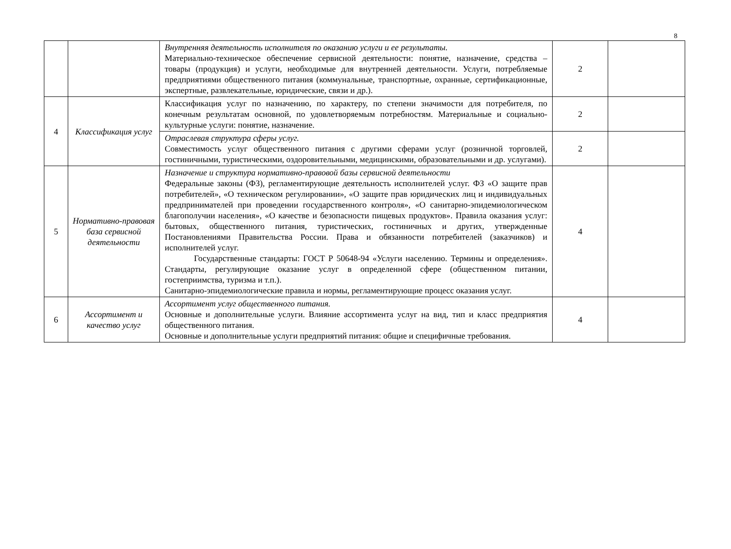8
| | | Внутренняя деятельность исполнителя по оказанию услуги и ее результаты. Материально-техническое обеспечение сервисной деятельности: понятие, назначение, средства – товары (продукция) и услуги, необходимые для внутренней деятельности. Услуги, потребляемые предприятиями общественного питания (коммунальные, транспортные, охранные, сертификационные, экспертные, развлекательные, юридические, связи и др.). | 2 | |
| 4 | Классификация услуг | Классификация услуг по назначению, по характеру, по степени значимости для потребителя, по конечным результатам основной, по удовлетворяемым потребностям. Материальные и социально-культурные услуги: понятие, назначение. | 2 | |
| | | Отраслевая структура сферы услуг. Совместимость услуг общественного питания с другими сферами услуг (розничной торговлей, гостиничными, туристическими, оздоровительными, медицинскими, образовательными и др. услугами). | 2 | |
| 5 | Нормативно-правовая база сервисной деятельности | Назначение и структура нормативно-правовой базы сервисной деятельности Федеральные законы (ФЗ), регламентирующие деятельность исполнителей услуг. ФЗ «О защите прав потребителей», «О техническом регулировании», «О защите прав юридических лиц и индивидуальных предпринимателей при проведении государственного контроля», «О санитарно-эпидемиологическом благополучии населения», «О качестве и безопасности пищевых продуктов». Правила оказания услуг: бытовых, общественного питания, туристических, гостиничных и других, утвержденные Постановлениями Правительства России. Права и обязанности потребителей (заказчиков) и исполнителей услуг. Государственные стандарты: ГОСТ Р 50648-94 «Услуги населению. Термины и определения». Стандарты, регулирующие оказание услуг в определенной сфере (общественном питании, гостеприимства, туризма и т.п.). Санитарно-эпидемиологические правила и нормы, регламентирующие процесс оказания услуг. | 4 | |
| 6 | Ассортимент и качество услуг | Ассортимент услуг общественного питания. Основные и дополнительные услуги. Влияние ассортимента услуг на вид, тип и класс предприятия общественного питания. Основные и дополнительные услуги предприятий питания: общие и специфичные требования. | 4 | |